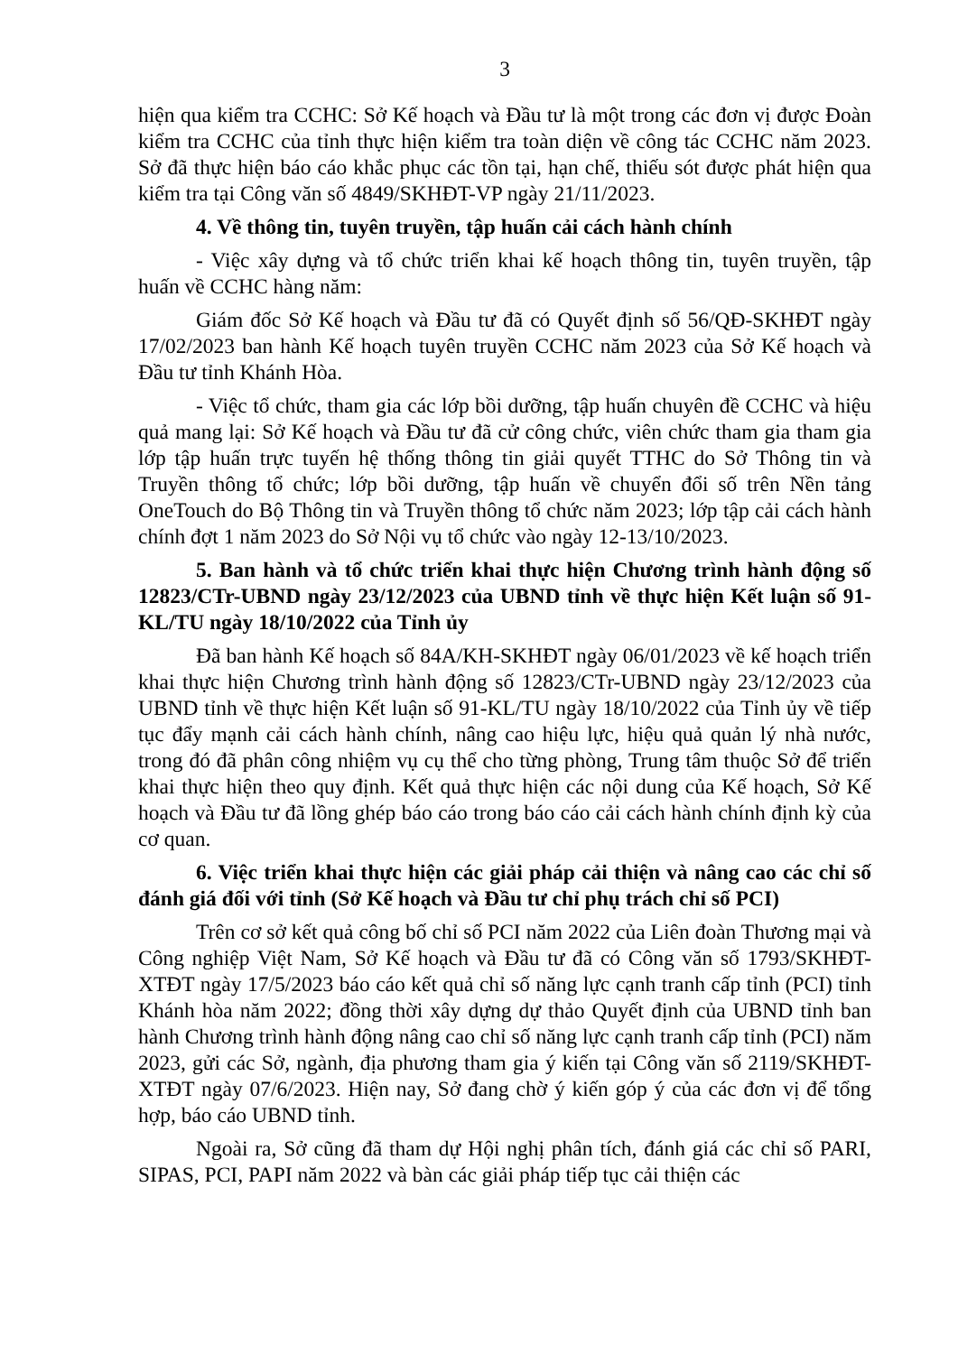3
hiện qua kiểm tra CCHC: Sở Kế hoạch và Đầu tư là một trong các đơn vị được Đoàn kiểm tra CCHC của tỉnh thực hiện kiểm tra toàn diện về công tác CCHC năm 2023. Sở đã thực hiện báo cáo khắc phục các tồn tại, hạn chế, thiếu sót được phát hiện qua kiểm tra tại Công văn số 4849/SKHĐT-VP ngày 21/11/2023.
4. Về thông tin, tuyên truyền, tập huấn cải cách hành chính
- Việc xây dựng và tổ chức triển khai kế hoạch thông tin, tuyên truyền, tập huấn về CCHC hàng năm:
Giám đốc Sở Kế hoạch và Đầu tư đã có Quyết định số 56/QĐ-SKHĐT ngày 17/02/2023 ban hành Kế hoạch tuyên truyền CCHC năm 2023 của Sở Kế hoạch và Đầu tư tỉnh Khánh Hòa.
- Việc tổ chức, tham gia các lớp bồi dưỡng, tập huấn chuyên đề CCHC và hiệu quả mang lại: Sở Kế hoạch và Đầu tư đã cử công chức, viên chức tham gia tham gia lớp tập huấn trực tuyến hệ thống thông tin giải quyết TTHC do Sở Thông tin và Truyền thông tổ chức; lớp bồi dưỡng, tập huấn về chuyển đổi số trên Nền tảng OneTouch do Bộ Thông tin và Truyền thông tổ chức năm 2023; lớp tập cải cách hành chính đợt 1 năm 2023 do Sở Nội vụ tổ chức vào ngày 12-13/10/2023.
5. Ban hành và tổ chức triển khai thực hiện Chương trình hành động số 12823/CTr-UBND ngày 23/12/2023 của UBND tỉnh về thực hiện Kết luận số 91-KL/TU ngày 18/10/2022 của Tỉnh ủy
Đã ban hành Kế hoạch số 84A/KH-SKHĐT ngày 06/01/2023 về kế hoạch triển khai thực hiện Chương trình hành động số 12823/CTr-UBND ngày 23/12/2023 của UBND tỉnh về thực hiện Kết luận số 91-KL/TU ngày 18/10/2022 của Tỉnh ủy về tiếp tục đẩy mạnh cải cách hành chính, nâng cao hiệu lực, hiệu quả quản lý nhà nước, trong đó đã phân công nhiệm vụ cụ thể cho từng phòng, Trung tâm thuộc Sở để triển khai thực hiện theo quy định. Kết quả thực hiện các nội dung của Kế hoạch, Sở Kế hoạch và Đầu tư đã lồng ghép báo cáo trong báo cáo cải cách hành chính định kỳ của cơ quan.
6. Việc triển khai thực hiện các giải pháp cải thiện và nâng cao các chỉ số đánh giá đối với tỉnh (Sở Kế hoạch và Đầu tư chỉ phụ trách chỉ số PCI)
Trên cơ sở kết quả công bố chỉ số PCI năm 2022 của Liên đoàn Thương mại và Công nghiệp Việt Nam, Sở Kế hoạch và Đầu tư đã có Công văn số 1793/SKHĐT-XTĐT ngày 17/5/2023 báo cáo kết quả chỉ số năng lực cạnh tranh cấp tỉnh (PCI) tỉnh Khánh hòa năm 2022; đồng thời xây dựng dự thảo Quyết định của UBND tỉnh ban hành Chương trình hành động nâng cao chỉ số năng lực cạnh tranh cấp tỉnh (PCI) năm 2023, gửi các Sở, ngành, địa phương tham gia ý kiến tại Công văn số 2119/SKHĐT-XTĐT ngày 07/6/2023. Hiện nay, Sở đang chờ ý kiến góp ý của các đơn vị để tổng hợp, báo cáo UBND tỉnh.
Ngoài ra, Sở cũng đã tham dự Hội nghị phân tích, đánh giá các chỉ số PARI, SIPAS, PCI, PAPI năm 2022 và bàn các giải pháp tiếp tục cải thiện các